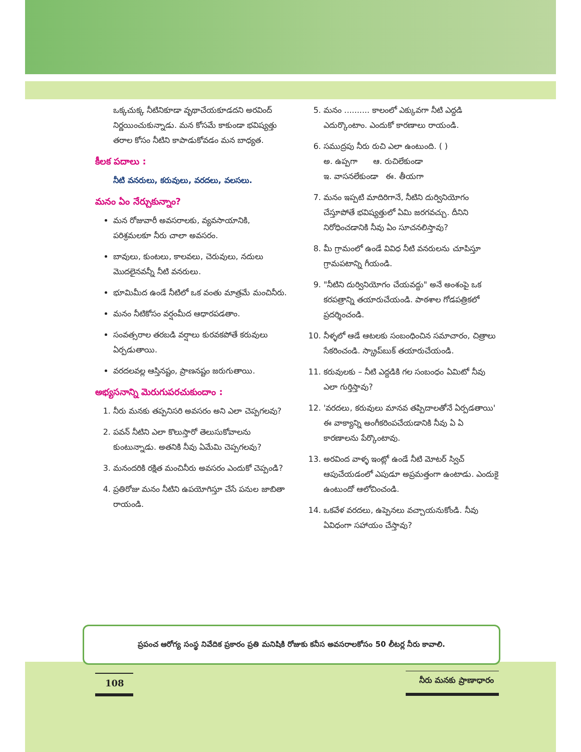ఒక్కచుక్క నీటినికూడా వృథాచేయకూడదని అరవింద్ నిర్ణయించుకున్నాడు. మన కోసమే కాకుండా భవిష్యత్తు తరాల కోసం నీటిని కాపాడుకోవడం మన బాధ్యత.
కీలక పదాలు :
నీటి వనరులు, కరువులు, వరదలు, వలసలు.
మనం ఏం నేర్చుకున్నాం?
మన రోజువారీ అవసరాలకు, వ్యవసాయానికి, పరిశ్రమలకూ నీరు చాలా అవసరం.
బావులు, కుంటలు, కాలవలు, చెరువులు, నదులు మొదలైనవన్నీ నీటి వనరులు.
భూమిమీద ఉండే నీటిలో ఒక వంతు మాత్రమే మంచినీరు.
మనం నీటికోసం వర్షంమీద ఆధారపడతాం.
సంవత్సరాల తరబడి వర్షాలు కురవకపోతే కరువులు ఏర్పడుతాయి.
వరదలవల్ల ఆస్తినష్టం, ప్రాణనష్టం జరుగుతాయి.
అభ్యసనాన్ని మెరుగుపరచుకుందాం :
1. నీరు మనకు తప్పనిసరి అవసరం అని ఎలా చెప్పగలవు?
2. పవన్ నీటిని ఎలా కొలుస్తారో తెలుసుకోవాలను కుంటున్నాడు. అతనికి నీవు ఏమేమి చెప్పగలవు?
3. మనందరికి రక్షిత మంచినీరు అవసరం ఎందుకో చెప్పండి?
4. ప్రతిరోజు మనం నీటిని ఉపయోగిస్తూ చేసే పనుల జాబితా రాయండి.
5. మనం .......... కాలంలో ఎక్కువగా నీటి ఎద్దడి ఎదుర్కొంటాం. ఎందుకో కారణాలు రాయండి.
6. సముద్రపు నీరు రుచి ఎలా ఉంటుంది. ( )
అ. ఉప్పగా ఆ. రుచిలేకుండా
ఇ. వాసనలేకుండా ఈ. తీయగా
7. మనం ఇప్పటి మాదిరిగానే, నీటిని దుర్వినియోగం చేస్తూపోతే భవిష్యత్తులో ఏమి జరగవచ్చు. దీనిని నిరోధించడానికి నీవు ఏం సూచనలిస్తావు?
8. మీ గ్రామంలో ఉండే వివిధ నీటి వనరులను చూపిస్తూ గ్రామపటాన్ని గీయండి.
9. "నీటిని దుర్వినియోగం చేయవద్దు" అనే అంశంపై ఒక కరపత్రాన్ని తయారుచేయండి. పాఠశాల గోడపత్రికలో ప్రదర్శించండి.
10. నీళ్ళలో ఆడే ఆటలకు సంబంధించిన సమాచారం, చిత్రాలు సేకరించండి. స్క్రాప్‌బుక్ తయారుచేయండి.
11. కరువులకు – నీటి ఎద్దడికి గల సంబంధం ఏమిటో నీవు ఎలా గుర్తిస్తావు?
12. 'వరదలు, కరువులు మానవ తప్పిదాలతోనే ఏర్పడతాయి' ఈ వాక్యాన్ని అంగీకరింపచేయడానికి నీవు ఏ ఏ కారణాలను పేర్కొంటావు.
13. అరవింద వాళ్ళ ఇంట్లో ఉండే నీటి మోటర్ స్విచ్ ఆపుచేయడంలో ఎపుడూ అప్రమత్తంగా ఉంటాడు. ఎందుకై ఉంటుందో ఆలోచించండి.
14. ఒకవేళ వరదలు, ఉప్పెనలు వచ్చాయనుకోండి. నీవు ఏవిధంగా సహాయం చేస్తావు?
ప్రపంచ ఆరోగ్య సంస్థ నివేదిక ప్రకారం ప్రతి మనిషికి రోజుకు కనీస అవసరాలకోసం 50 లీటర్ల నీరు కావాలి.
108
నీరు మనకు ప్రాణాధారం